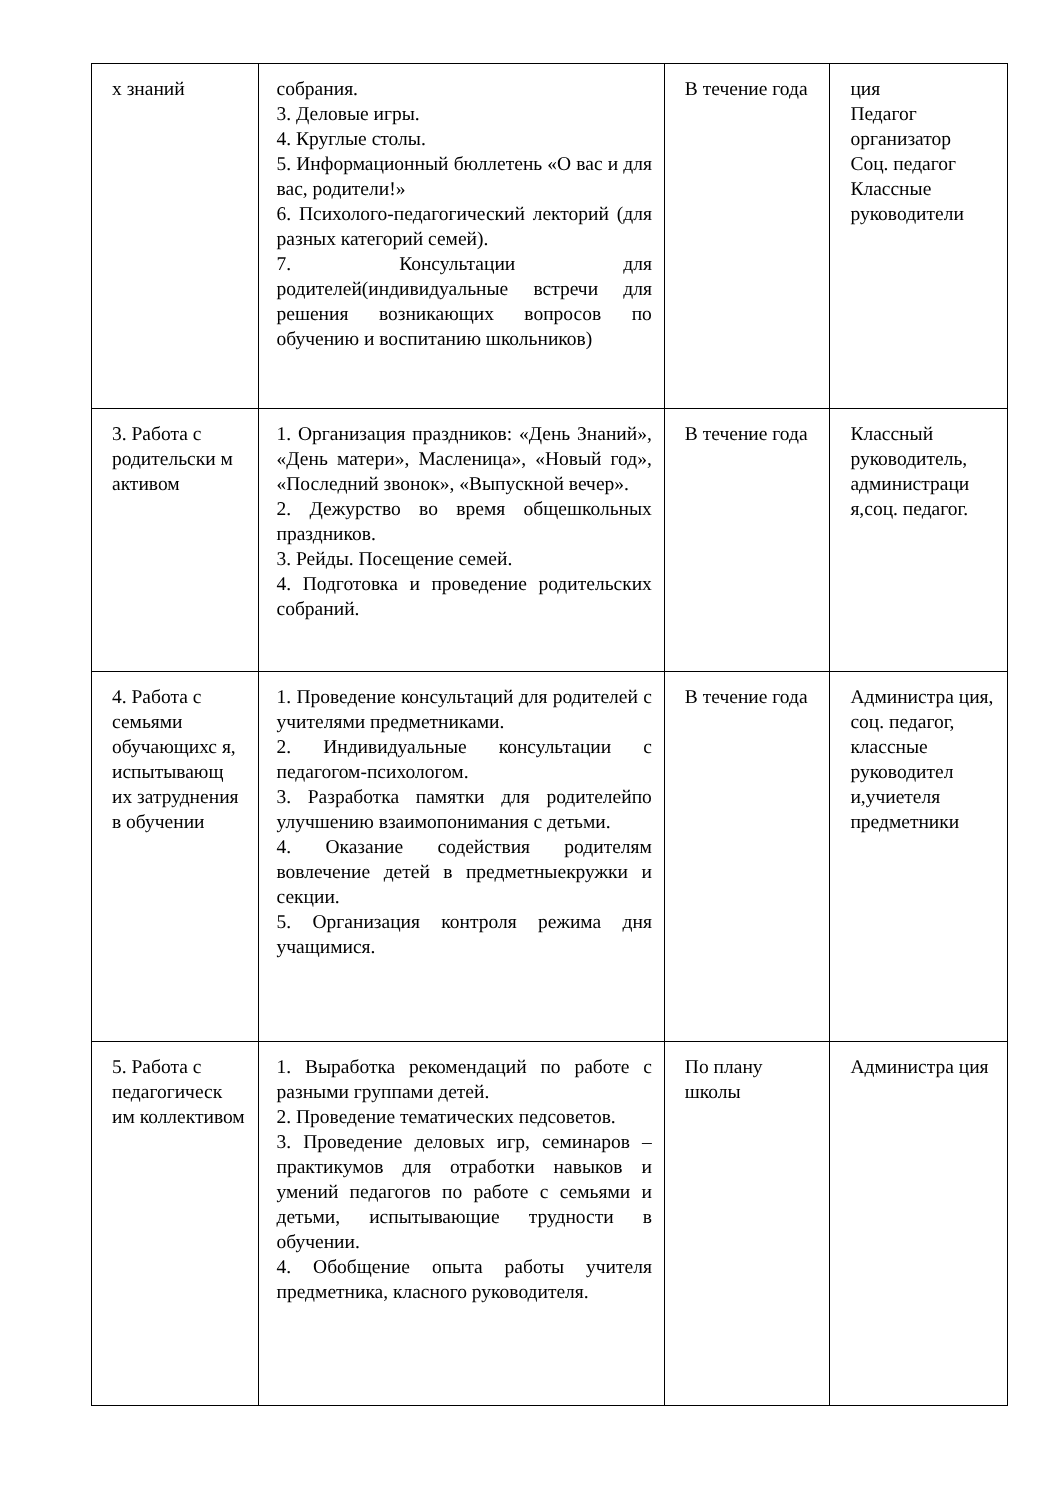| х знаний | собрания. 3. Деловые игры. 4. Круглые столы. 5. Информационный бюллетень «О вас и для вас, родители!» 6. Психолого-педагогический лекторий (для разных категорий семей). 7. Консультации для родителей(индивидуальные встречи для решения возникающих вопросов по обучению и воспитанию школьников) | В течение года | ция Педагог организатор Соц. педагог Классные руководители |
| 3. Работа с родительски м активом | 1. Организация праздников: «День Знаний», «День матери», Масленица», «Новый год», «Последний звонок», «Выпускной вечер». 2. Дежурство во время общешкольных праздников. 3. Рейды. Посещение семей. 4. Подготовка и проведение родительских собраний. | В течение года | Классный руководитель, администраци я,соц. педагог. |
| 4. Работа с семьями обучающихс я, испытывающ их затруднения в обучении | 1. Проведение консультаций для родителей с учителями предметниками. 2. Индивидуальные консультации с педагогом-психологом. 3. Разработка памятки для родителейпо улучшению взаимопонимания с детьми. 4. Оказание содействия родителям вовлечение детей в предметныекружки и секции. 5. Организация контроля режима дня учащимися. | В течение года | Администра ция, соц. педагог, классные руководител и,учиетеля предметники |
| 5. Работа с педагогическ им коллективом | 1. Выработка рекомендаций по работе с разными группами детей. 2. Проведение тематических педсоветов. 3. Проведение деловых игр, семинаров – практикумов для отработки навыков и умений педагогов по работе с семьями и детьми, испытывающие трудности в обучении. 4. Обобщение опыта работы учителя предметника, класного руководителя. | По плану школы | Администра ция |